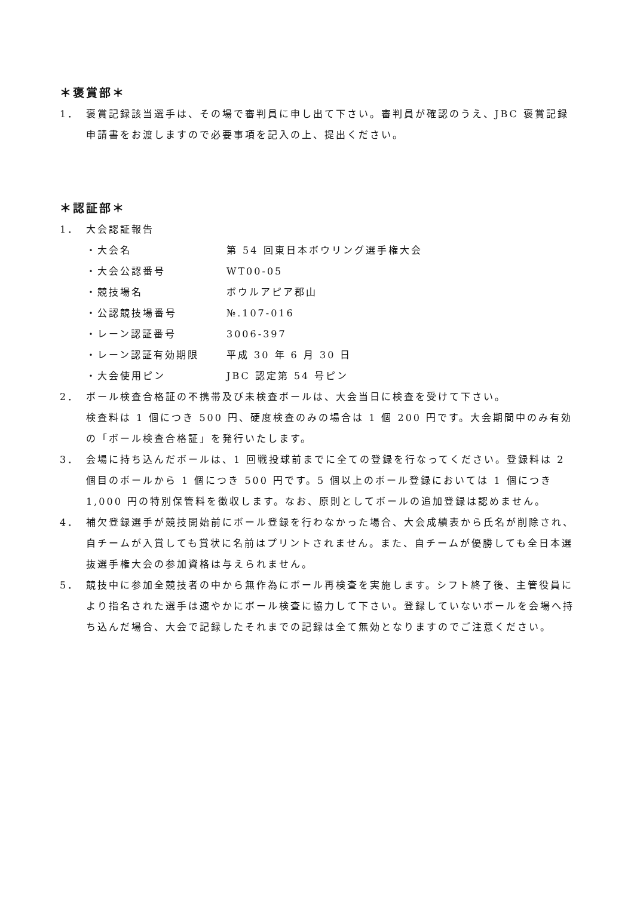＊褒賞部＊
1． 褒賞記録該当選手は、その場で審判員に申し出て下さい。審判員が確認のうえ、JBC 褒賞記録申請書をお渡しますので必要事項を記入の上、提出ください。
＊認証部＊
1． 大会認証報告
・大会名 第 54 回東日本ボウリング選手権大会
・大会公認番号 WT00-05
・競技場名 ボウルアピア郡山
・公認競技場番号 №.107-016
・レーン認証番号 3006-397
・レーン認証有効期限 平成 30 年 6 月 30 日
・大会使用ピン JBC 認定第 54 号ピン
2． ボール検査合格証の不携帯及び未検査ボールは、大会当日に検査を受けて下さい。
検査料は 1 個につき 500 円、硬度検査のみの場合は 1 個 200 円です。大会期間中のみ有効の「ボール検査合格証」を発行いたします。
3． 会場に持ち込んだボールは、1 回戦投球前までに全ての登録を行なってください。登録料は 2 個目のボールから 1 個につき 500 円です。5 個以上のボール登録においては 1 個につき 1,000 円の特別保管料を徴収します。なお、原則としてボールの追加登録は認めません。
4． 補欠登録選手が競技開始前にボール登録を行わなかった場合、大会成績表から氏名が削除され、自チームが入賞しても賞状に名前はプリントされません。また、自チームが優勝しても全日本選抜選手権大会の参加資格は与えられません。
5． 競技中に参加全競技者の中から無作為にボール再検査を実施します。シフト終了後、主管役員により指名された選手は速やかにボール検査に協力して下さい。登録していないボールを会場へ持ち込んだ場合、大会で記録したそれまでの記録は全て無効となりますのでご注意ください。